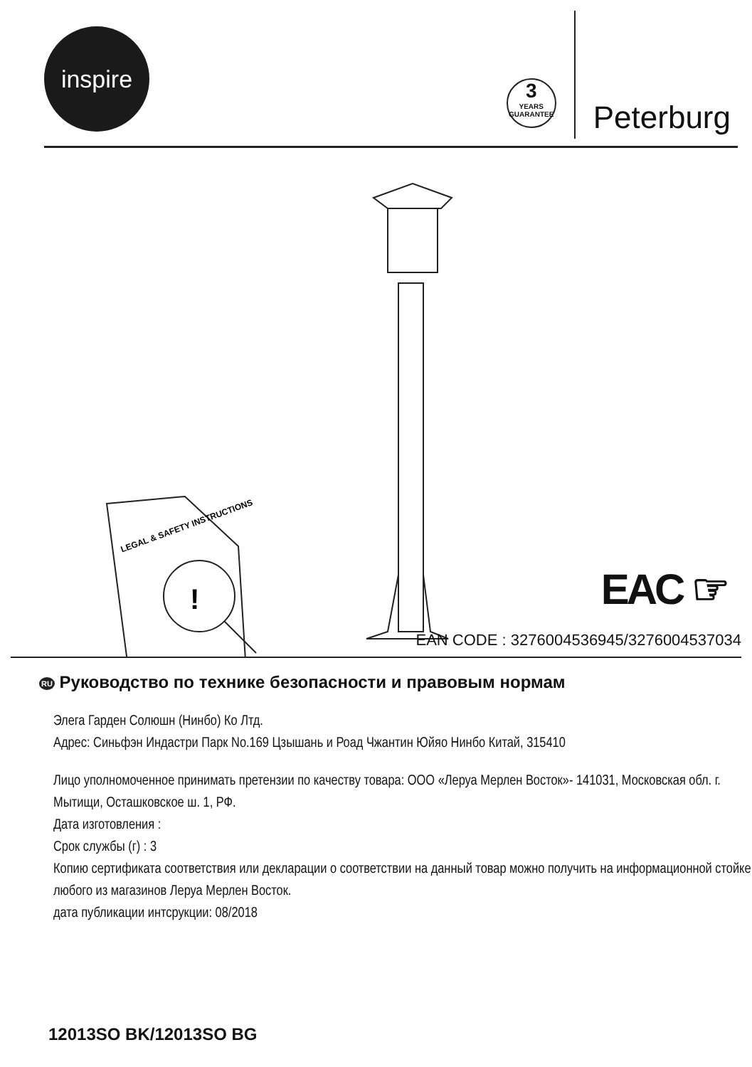inspire
3
YEARS
GUARANTEE
Peterburg
LEGAL & SAFETY INSTRUCTIONS
!
EAC ☞
EAN CODE : 3276004536945/3276004537034
RU Руководство по технике безопасности и правовым нормам
Элега Гарден Солюшн (Нинбо) Ко Лтд.
Адрес: Синьфэн Индастри Парк No.169 Цзышань и Роад Чжантин Юйяо Нинбо Китай, 315410
Лицо уполномоченное принимать претензии по качеству товара: ООО «Леруа Мерлен Восток»- 141031, Московская обл. г. Мытищи, Осташковское ш. 1, РФ.
Дата изготовления :
Срок службы (г) : 3
Копию сертификата соответствия или декларации о соответствии на данный товар можно получить на информационной стойке любого из магазинов Леруа Мерлен Восток.
дата публикации интсрукции: 08/2018
12013SO BK/12013SO BG